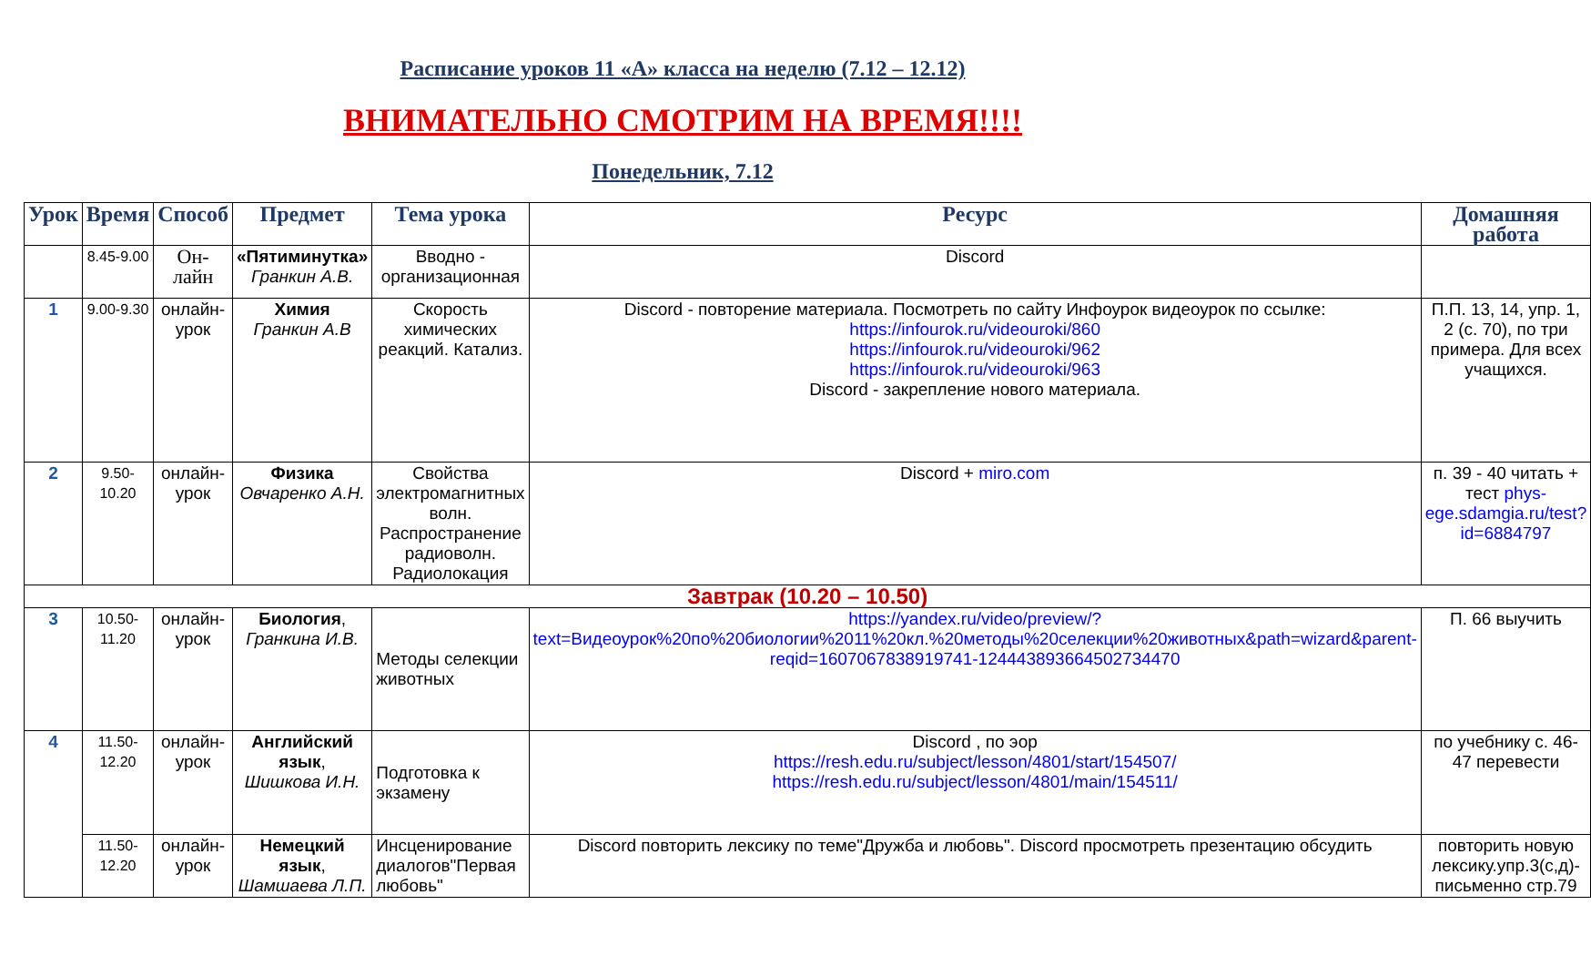Расписание уроков 11 «А» класса на неделю (7.12 – 12.12)
ВНИМАТЕЛЬНО СМОТРИМ НА ВРЕМЯ!!!!
Понедельник, 7.12
| Урок | Время | Способ | Предмет | Тема урока | Ресурс | Домашняя работа |
| --- | --- | --- | --- | --- | --- | --- |
| | 8.45-9.00 | Он-лайн | «Пятиминутка» Гранкин А.В. | Вводно - организационная | Discord | |
| 1 | 9.00-9.30 | онлайн-урок | Химия Гранкин А.В | Скорость химических реакций. Катализ. | Discord - повторение материала. Посмотреть по сайту Инфоурок видеоурок по ссылке: https://infourok.ru/videouroki/860 https://infourok.ru/videouroki/962 https://infourok.ru/videouroki/963 Discord - закрепление нового материала. | П.П. 13, 14, упр. 1, 2 (с. 70), по три примера. Для всех учащихся. |
| 2 | 9.50-10.20 | онлайн-урок | Физика Овчаренко А.Н. | Свойства электромагнитных волн. Распространение радиоволн. Радиолокация | Discord + miro.com | п. 39 - 40 читать + тест phys-ege.sdamgia.ru/test?id=6884797 |
| Завтрак (10.20 – 10.50) | | | | | | |
| 3 | 10.50-11.20 | онлайн-урок | Биология , Гранкина И.В. | Методы селекции животных | https://yandex.ru/video/preview/?text=Видеоурок%20по%20биологии%2011%20кл.%20методы%20селекции%20животных&path=wizard&parent-reqid=1607067838919741-124443893664502734470 | П. 66 выучить |
| 4 | 11.50-12.20 | онлайн-урок | Английский язык , Шишкова И.Н. | Подготовка к экзамену | Discord , по эор https://resh.edu.ru/subject/lesson/4801/start/154507/ https://resh.edu.ru/subject/lesson/4801/main/154511/ | по учебнику с. 46-47 перевести |
| | 11.50-12.20 | онлайн-урок | Немецкий язык , Шамшаева Л.П. | Инсценирование диалогов"Первая любовь" | Discord повторить лексику по теме"Дружба и любовь". Discord просмотреть презентацию обсудить | повторить новую лексику.упр.3(с,д)-письменно стр.79 |